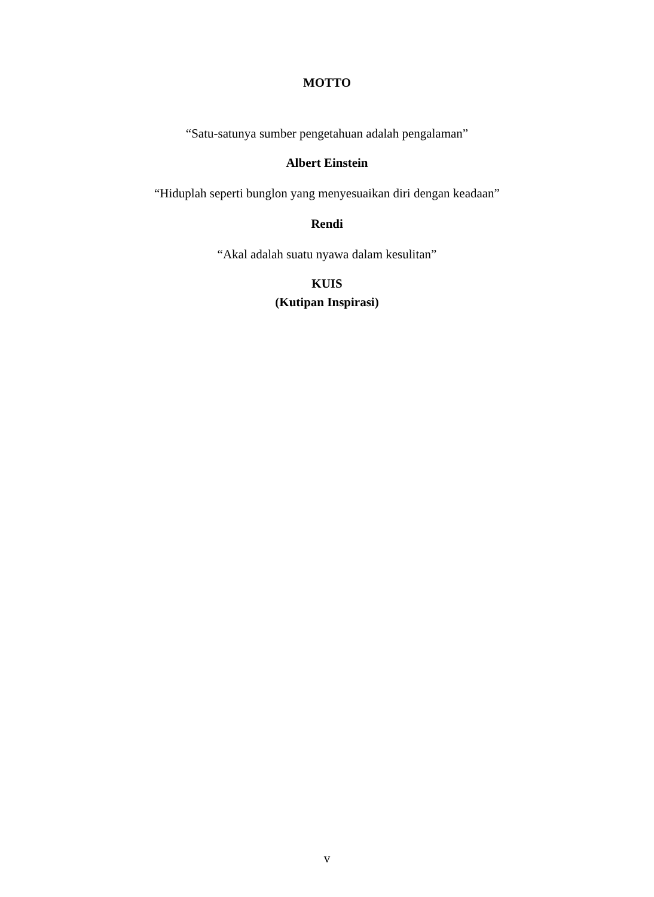MOTTO
“Satu-satunya sumber pengetahuan adalah pengalaman”
Albert Einstein
“Hiduplah seperti bunglon yang menyesuaikan diri dengan keadaan”
Rendi
“Akal adalah suatu nyawa dalam kesulitan”
KUIS
(Kutipan Inspirasi)
v